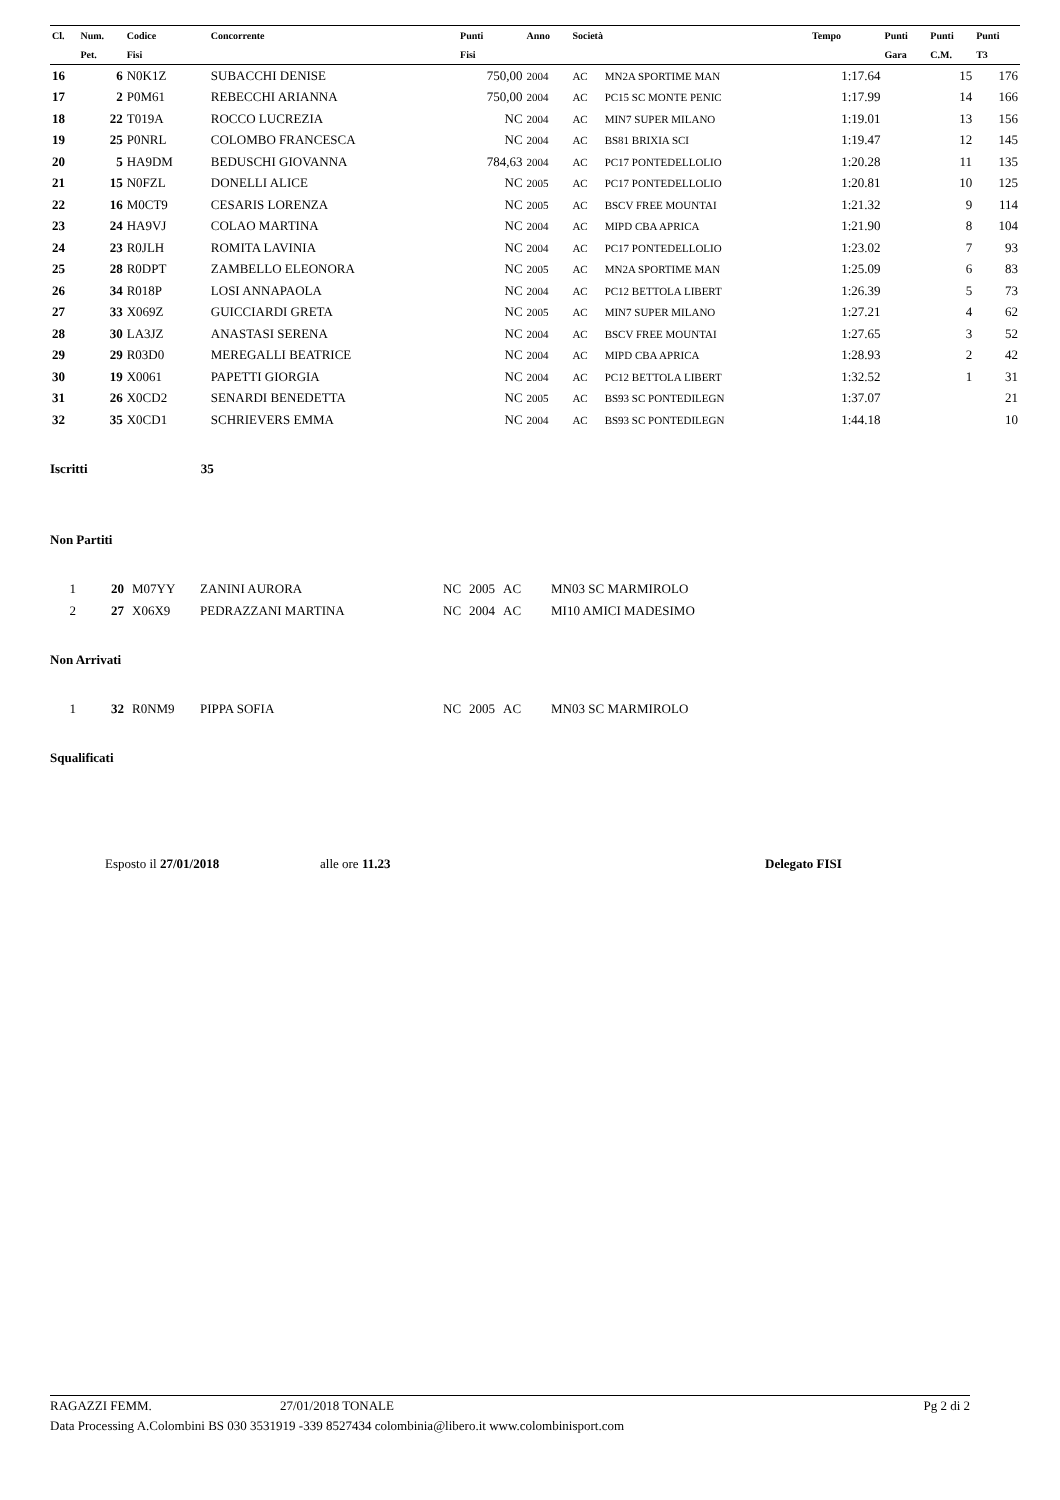| Cl. | Num. | Codice | Concorrente | Punti | Anno | Società | | Tempo | Punti | Punti | Punti |
| --- | --- | --- | --- | --- | --- | --- | --- | --- | --- | --- | --- |
| | Pet. | Fisi | | Fisi | | | | | Gara | C.M. | T3 |
| 16 | 6 | N0K1Z | SUBACCHI DENISE | 750,00 | 2004 | AC | MN2A SPORTIME MAN | 1:17.64 | | 15 | 176 |
| 17 | 2 | P0M61 | REBECCHI ARIANNA | 750,00 | 2004 | AC | PC15 SC MONTE PENIC | 1:17.99 | | 14 | 166 |
| 18 | 22 | T019A | ROCCO LUCREZIA | NC | 2004 | AC | MIN7 SUPER MILANO | 1:19.01 | | 13 | 156 |
| 19 | 25 | P0NRL | COLOMBO FRANCESCA | NC | 2004 | AC | BS81 BRIXIA SCI | 1:19.47 | | 12 | 145 |
| 20 | 5 | HA9DM | BEDUSCHI GIOVANNA | 784,63 | 2004 | AC | PC17 PONTEDELLOLIO | 1:20.28 | | 11 | 135 |
| 21 | 15 | N0FZL | DONELLI ALICE | NC | 2005 | AC | PC17 PONTEDELLOLIO | 1:20.81 | | 10 | 125 |
| 22 | 16 | M0CT9 | CESARIS LORENZA | NC | 2005 | AC | BSCV FREE MOUNTAI | 1:21.32 | | 9 | 114 |
| 23 | 24 | HA9VJ | COLAO MARTINA | NC | 2004 | AC | MIPD CBA APRICA | 1:21.90 | | 8 | 104 |
| 24 | 23 | R0JLH | ROMITA LAVINIA | NC | 2004 | AC | PC17 PONTEDELLOLIO | 1:23.02 | | 7 | 93 |
| 25 | 28 | R0DPT | ZAMBELLO ELEONORA | NC | 2005 | AC | MN2A SPORTIME MAN | 1:25.09 | | 6 | 83 |
| 26 | 34 | R018P | LOSI ANNAPAOLA | NC | 2004 | AC | PC12 BETTOLA LIBERT | 1:26.39 | | 5 | 73 |
| 27 | 33 | X069Z | GUICCIARDI GRETA | NC | 2005 | AC | MIN7 SUPER MILANO | 1:27.21 | | 4 | 62 |
| 28 | 30 | LA3JZ | ANASTASI SERENA | NC | 2004 | AC | BSCV FREE MOUNTAI | 1:27.65 | | 3 | 52 |
| 29 | 29 | R03D0 | MEREGALLI BEATRICE | NC | 2004 | AC | MIPD CBA APRICA | 1:28.93 | | 2 | 42 |
| 30 | 19 | X0061 | PAPETTI GIORGIA | NC | 2004 | AC | PC12 BETTOLA LIBERT | 1:32.52 | | 1 | 31 |
| 31 | 26 | X0CD2 | SENARDI BENEDETTA | NC | 2005 | AC | BS93 SC PONTEDILEGN | 1:37.07 | | | 21 |
| 32 | 35 | X0CD1 | SCHRIEVERS EMMA | NC | 2004 | AC | BS93 SC PONTEDILEGN | 1:44.18 | | | 10 |
Iscritti 35
Non Partiti
| 1 | 20 | M07YY | ZANINI AURORA | NC | 2005 | AC | MN03 SC MARMIROLO |
| 2 | 27 | X06X9 | PEDRAZZANI MARTINA | NC | 2004 | AC | MI10 AMICI MADESIMO |
Non Arrivati
| 1 | 32 | R0NM9 | PIPPA SOFIA | NC | 2005 | AC | MN03 SC MARMIROLO |
Squalificati
Esposto il 27/01/2018 alle ore 11.23 Delegato FISI
RAGAZZI FEMM. 27/01/2018 TONALE Pg 2 di 2
Data Processing A.Colombini BS 030 3531919 -339 8527434 colombinia@libero.it www.colombinisport.com